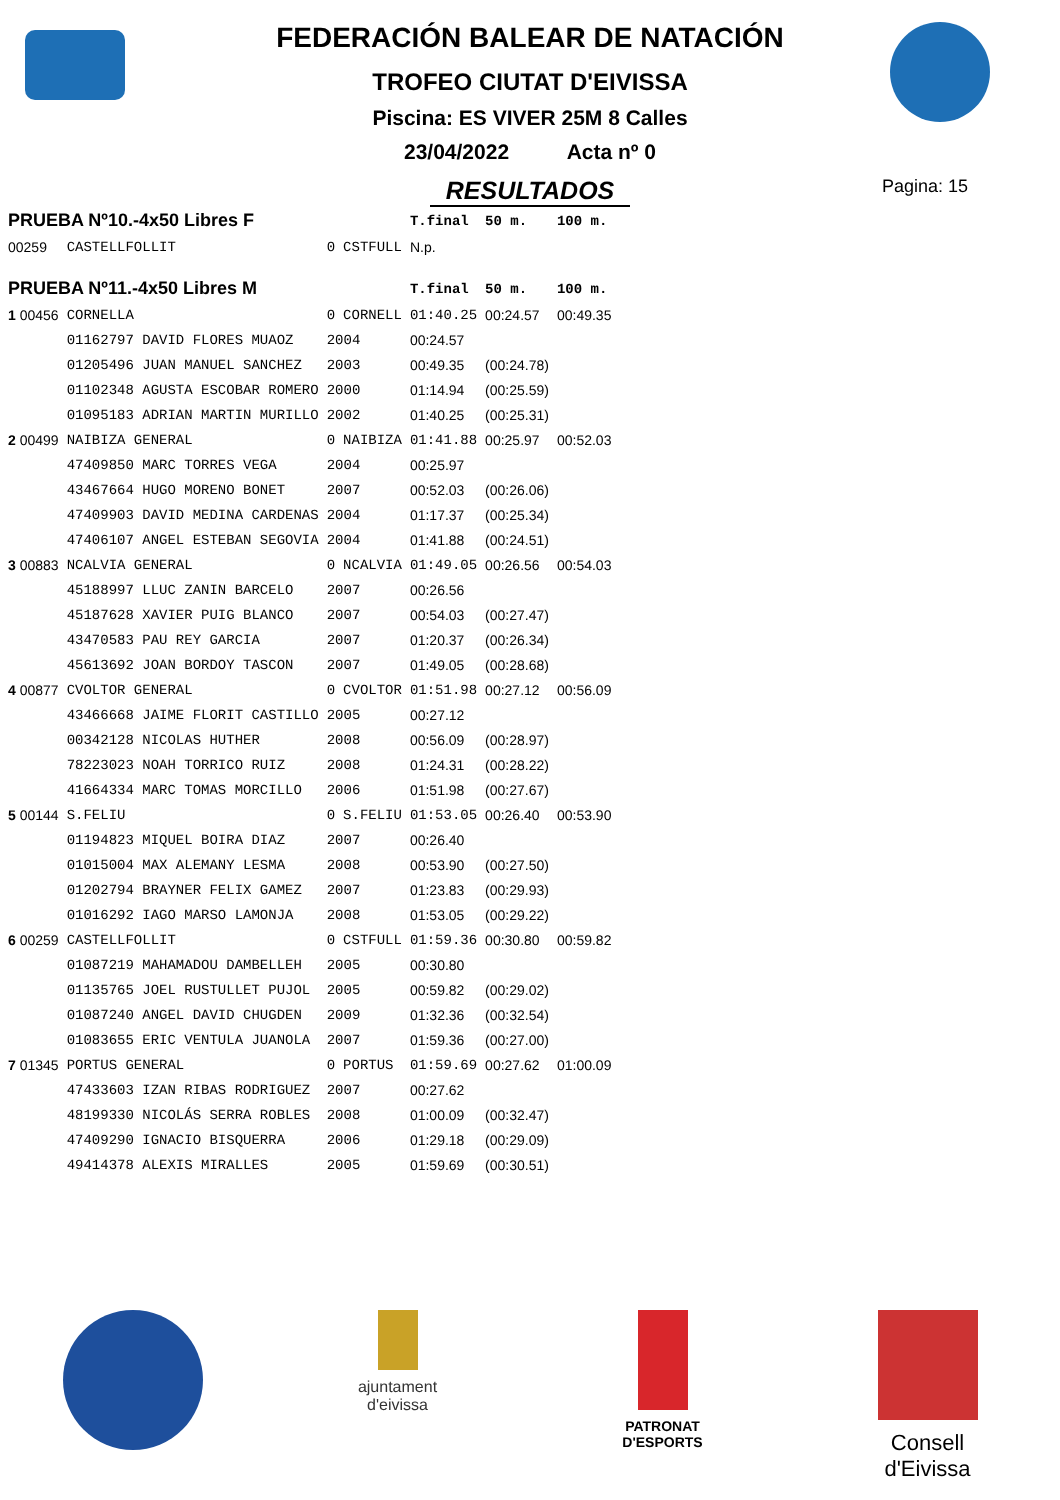FEDERACIÓN BALEAR DE NATACIÓN
TROFEO CIUTAT D'EIVISSA
Piscina: ES VIVER 25M 8 Calles
23/04/2022 Acta nº 0
RESULTADOS
Pagina: 15
| PRUEBA Nº10.-4x50 Libres F | | | | T.final | 50 m. | 100 m. |
| 00259 | CASTELLFOLLIT | 0 | CSTFULL | N.p. | | |
| PRUEBA Nº11.-4x50 Libres M | | | | T.final | 50 m. | 100 m. |
| 1 00456 | CORNELLA | 0 | CORNELL | 01:40.25 | 00:24.57 | 00:49.35 |
| | 01162797 DAVID FLORES MUAOZ | 2004 | | 00:24.57 | | |
| | 01205496 JUAN MANUEL SANCHEZ | 2003 | | 00:49.35 | (00:24.78) | |
| | 01102348 AGUSTA ESCOBAR ROMERO | 2000 | | 01:14.94 | (00:25.59) | |
| | 01095183 ADRIAN MARTIN MURILLO | 2002 | | 01:40.25 | (00:25.31) | |
| 2 00499 | NAIBIZA GENERAL | 0 | NAIBIZA | 01:41.88 | 00:25.97 | 00:52.03 |
| | 47409850 MARC TORRES VEGA | 2004 | | 00:25.97 | | |
| | 43467664 HUGO MORENO BONET | 2007 | | 00:52.03 | (00:26.06) | |
| | 47409903 DAVID MEDINA CARDENAS | 2004 | | 01:17.37 | (00:25.34) | |
| | 47406107 ANGEL ESTEBAN SEGOVIA | 2004 | | 01:41.88 | (00:24.51) | |
| 3 00883 | NCALVIA GENERAL | 0 | NCALVIA | 01:49.05 | 00:26.56 | 00:54.03 |
| | 45188997 LLUC ZANIN BARCELO | 2007 | | 00:26.56 | | |
| | 45187628 XAVIER PUIG BLANCO | 2007 | | 00:54.03 | (00:27.47) | |
| | 43470583 PAU REY GARCIA | 2007 | | 01:20.37 | (00:26.34) | |
| | 45613692 JOAN BORDOY TASCON | 2007 | | 01:49.05 | (00:28.68) | |
| 4 00877 | CVOLTOR GENERAL | 0 | CVOLTOR | 01:51.98 | 00:27.12 | 00:56.09 |
| | 43466668 JAIME FLORIT CASTILLO | 2005 | | 00:27.12 | | |
| | 00342128 NICOLAS HUTHER | 2008 | | 00:56.09 | (00:28.97) | |
| | 78223023 NOAH TORRICO RUIZ | 2008 | | 01:24.31 | (00:28.22) | |
| | 41664334 MARC TOMAS MORCILLO | 2006 | | 01:51.98 | (00:27.67) | |
| 5 00144 | S.FELIU | 0 | S.FELIU | 01:53.05 | 00:26.40 | 00:53.90 |
| | 01194823 MIQUEL BOIRA DIAZ | 2007 | | 00:26.40 | | |
| | 01015004 MAX ALEMANY LESMA | 2008 | | 00:53.90 | (00:27.50) | |
| | 01202794 BRAYNER FELIX GAMEZ | 2007 | | 01:23.83 | (00:29.93) | |
| | 01016292 IAGO MARSO LAMONJA | 2008 | | 01:53.05 | (00:29.22) | |
| 6 00259 | CASTELLFOLLIT | 0 | CSTFULL | 01:59.36 | 00:30.80 | 00:59.82 |
| | 01087219 MAHAMADOU DAMBELLEH | 2005 | | 00:30.80 | | |
| | 01135765 JOEL RUSTULLET PUJOL | 2005 | | 00:59.82 | (00:29.02) | |
| | 01087240 ANGEL DAVID CHUGDEN | 2009 | | 01:32.36 | (00:32.54) | |
| | 01083655 ERIC VENTULA JUANOLA | 2007 | | 01:59.36 | (00:27.00) | |
| 7 01345 | PORTUS GENERAL | 0 | PORTUS | 01:59.69 | 00:27.62 | 01:00.09 |
| | 47433603 IZAN RIBAS RODRIGUEZ | 2007 | | 00:27.62 | | |
| | 48199330 NICOLÁS SERRA ROBLES | 2008 | | 01:00.09 | (00:32.47) | |
| | 47409290 IGNACIO BISQUERRA | 2006 | | 01:29.18 | (00:29.09) | |
| | 49414378 ALEXIS MIRALLES | 2005 | | 01:59.69 | (00:30.51) | |
ajuntament
d'eivissa
PATRONAT
D'ESPORTS
Consell d'Eivissa